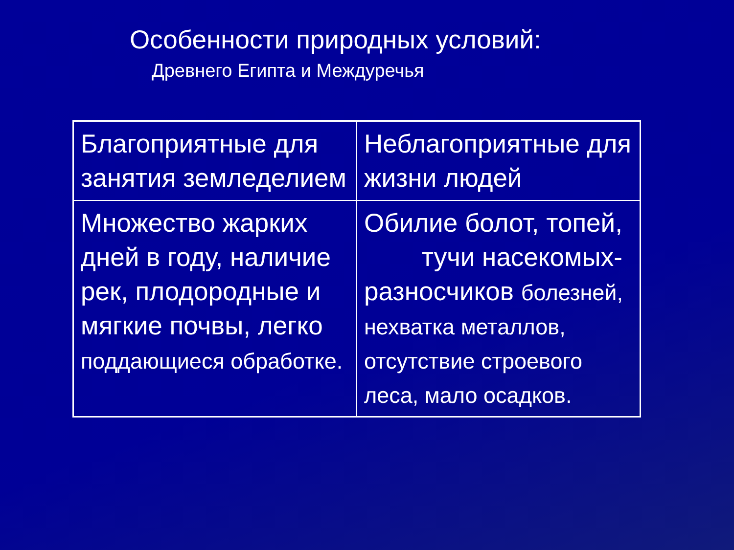Особенности природных условий:
Древнего Египта и Междуречья
| Благоприятные для занятия земледелием | Неблагоприятные для жизни людей |
| Множество жарких дней в году, наличие рек, плодородные и мягкие почвы, легко поддающиеся обработке. | Обилие болот, топей, тучи насекомых-разносчиков болезней, нехватка металлов, отсутствие строевого леса, мало осадков. |